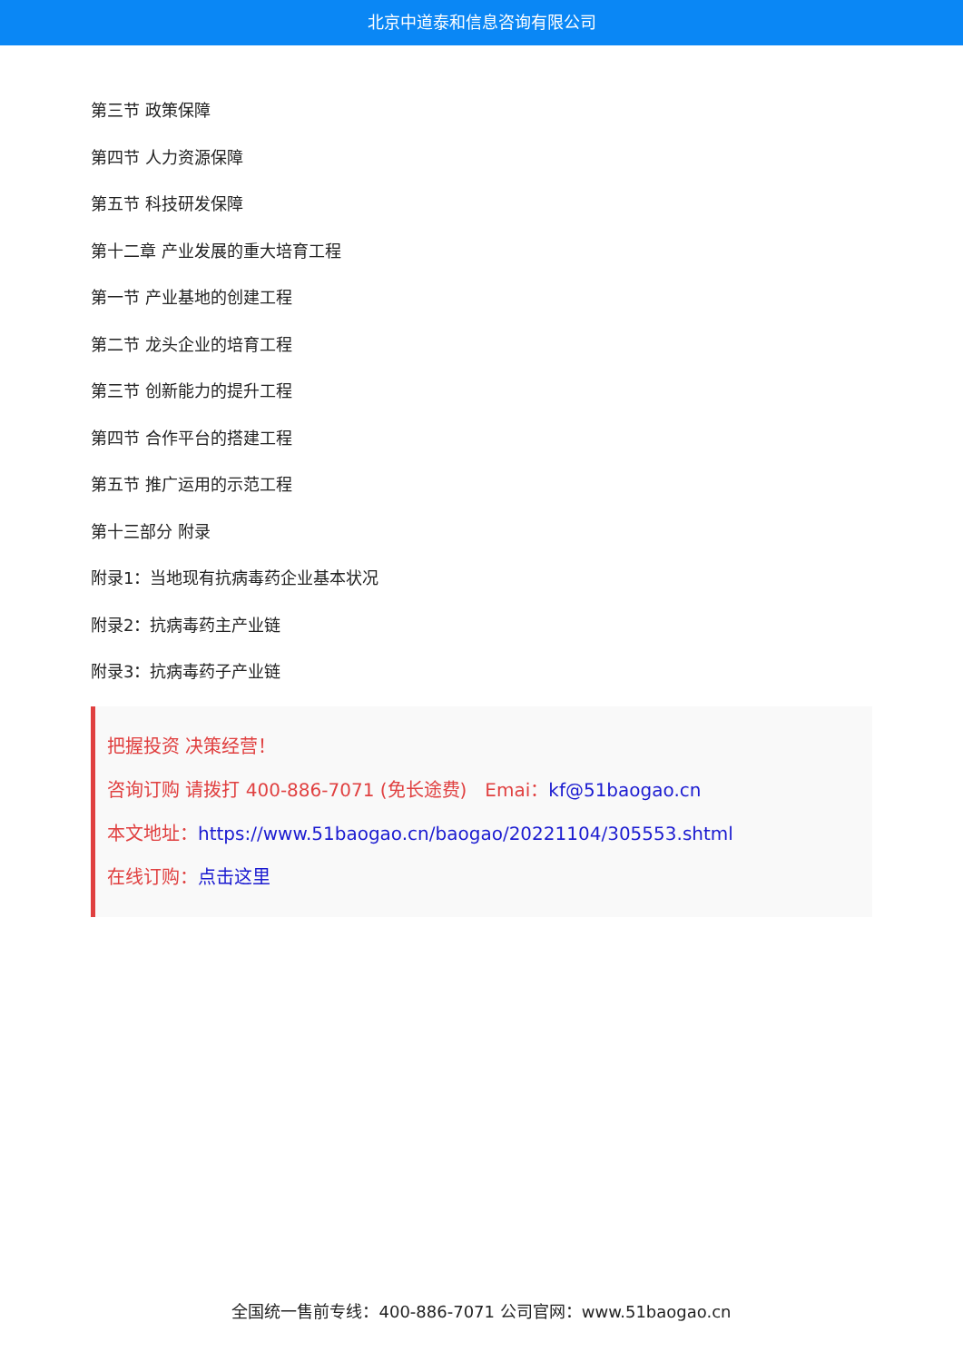北京中道泰和信息咨询有限公司
第三节 政策保障
第四节 人力资源保障
第五节 科技研发保障
第十二章 产业发展的重大培育工程
第一节 产业基地的创建工程
第二节 龙头企业的培育工程
第三节 创新能力的提升工程
第四节 合作平台的搭建工程
第五节 推广运用的示范工程
第十三部分 附录
附录1：当地现有抗病毒药企业基本状况
附录2：抗病毒药主产业链
附录3：抗病毒药子产业链
把握投资 决策经营！
咨询订购 请拨打 400-886-7071 (免长途费)　Emai：kf@51baogao.cn
本文地址：https://www.51baogao.cn/baogao/20221104/305553.shtml
在线订购：点击这里
全国统一售前专线：400-886-7071 公司官网：www.51baogao.cn